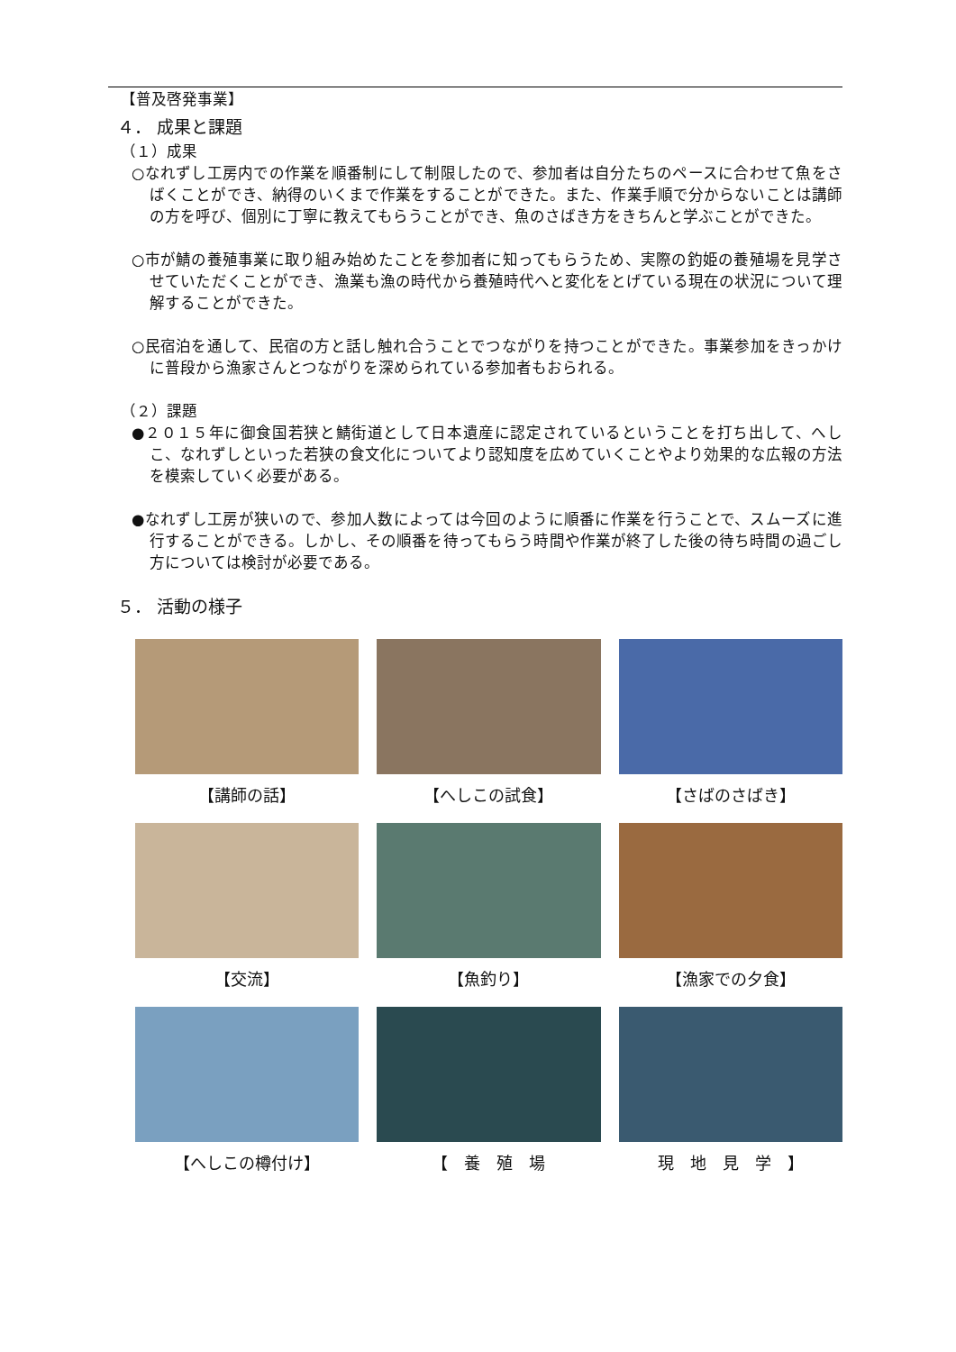【普及啓発事業】
４． 成果と課題
（１）成果
○なれずし工房内での作業を順番制にして制限したので、参加者は自分たちのペースに合わせて魚をさばくことができ、納得のいくまで作業をすることができた。また、作業手順で分からないことは講師の方を呼び、個別に丁寧に教えてもらうことができ、魚のさばき方をきちんと学ぶことができた。
○市が鯖の養殖事業に取り組み始めたことを参加者に知ってもらうため、実際の釣姫の養殖場を見学させていただくことができ、漁業も漁の時代から養殖時代へと変化をとげている現在の状況について理解することができた。
○民宿泊を通して、民宿の方と話し触れ合うことでつながりを持つことができた。事業参加をきっかけに普段から漁家さんとつながりを深められている参加者もおられる。
（２）課題
●２０１５年に御食国若狭と鯖街道として日本遺産に認定されているということを打ち出して、へしこ、なれずしといった若狭の食文化についてより認知度を広めていくことやより効果的な広報の方法を模索していく必要がある。
●なれずし工房が狭いので、参加人数によっては今回のように順番に作業を行うことで、スムーズに進行することができる。しかし、その順番を待ってもらう時間や作業が終了した後の待ち時間の過ごし方については検討が必要である。
５． 活動の様子
【講師の話】
【へしこの試食】
【さばのさばき】
【交流】
【魚釣り】
【漁家での夕食】
【へしこの樽付け】
【　養　殖　場
現　地　見　学　】